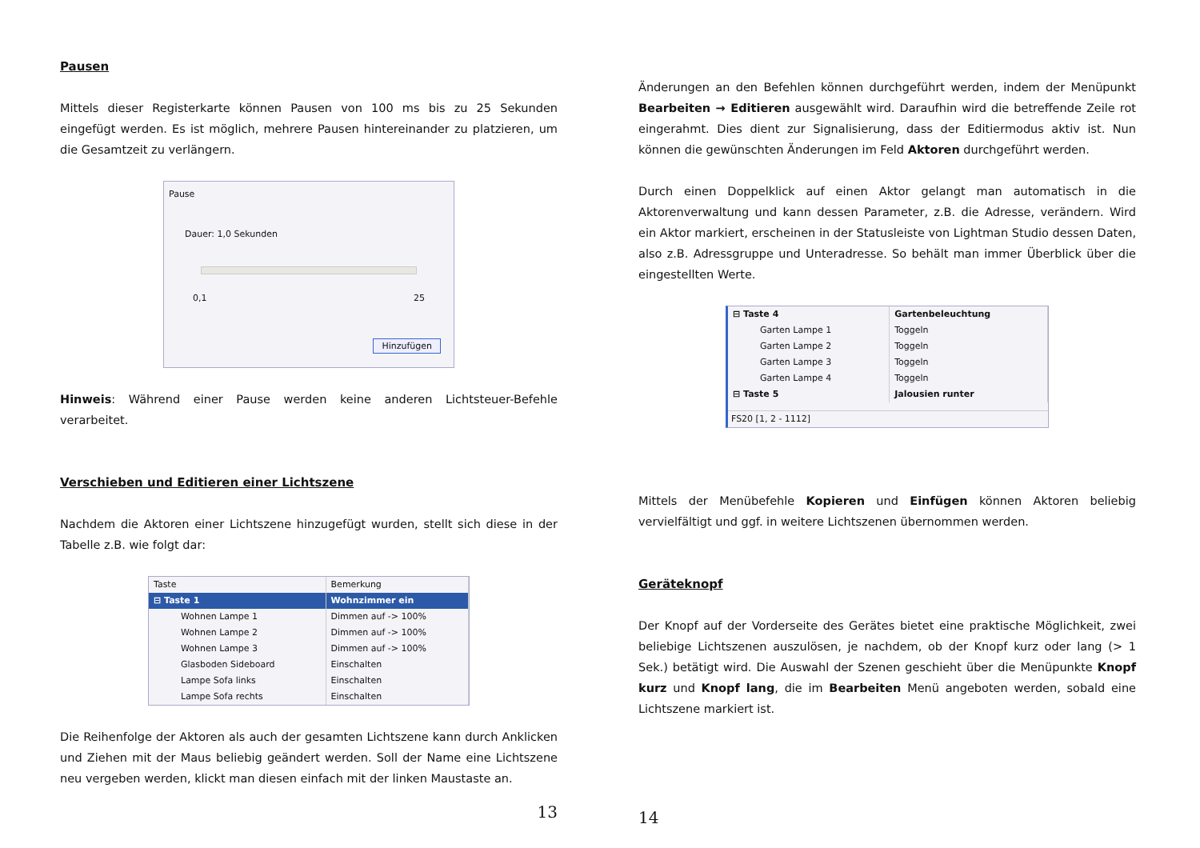Pausen
Mittels dieser Registerkarte können Pausen von 100 ms bis zu 25 Sekunden eingefügt werden. Es ist möglich, mehrere Pausen hintereinander zu platzieren, um die Gesamtzeit zu verlängern.
Pause
Dauer: 1,0 Sekunden
0,1 25
Hinzufügen
Hinweis: Während einer Pause werden keine anderen Lichtsteuer-Befehle verarbeitet.
Verschieben und Editieren einer Lichtszene
Nachdem die Aktoren einer Lichtszene hinzugefügt wurden, stellt sich diese in der Tabelle z.B. wie folgt dar:
| Taste | Bemerkung |
| --- | --- |
| ⊟ Taste 1 | Wohnzimmer ein |
| Wohnen Lampe 1 | Dimmen auf -> 100% |
| Wohnen Lampe 2 | Dimmen auf -> 100% |
| Wohnen Lampe 3 | Dimmen auf -> 100% |
| Glasboden Sideboard | Einschalten |
| Lampe Sofa links | Einschalten |
| Lampe Sofa rechts | Einschalten |
Die Reihenfolge der Aktoren als auch der gesamten Lichtszene kann durch Anklicken und Ziehen mit der Maus beliebig geändert werden. Soll der Name eine Lichtszene neu vergeben werden, klickt man diesen einfach mit der linken Maustaste an.
13
Änderungen an den Befehlen können durchgeführt werden, indem der Menüpunkt Bearbeiten → Editieren ausgewählt wird. Daraufhin wird die betreffende Zeile rot eingerahmt. Dies dient zur Signalisierung, dass der Editiermodus aktiv ist. Nun können die gewünschten Änderungen im Feld Aktoren durchgeführt werden.
Durch einen Doppelklick auf einen Aktor gelangt man automatisch in die Aktorenverwaltung und kann dessen Parameter, z.B. die Adresse, verändern. Wird ein Aktor markiert, erscheinen in der Statusleiste von Lightman Studio dessen Daten, also z.B. Adressgruppe und Unteradresse. So behält man immer Überblick über die eingestellten Werte.
| ⊟ Taste 4 | Gartenbeleuchtung |
| Garten Lampe 1 | Toggeln |
| Garten Lampe 2 | Toggeln |
| Garten Lampe 3 | Toggeln |
| Garten Lampe 4 | Toggeln |
| ⊟ Taste 5 | Jalousien runter |
FS20 [1, 2 - 1112]
Mittels der Menübefehle Kopieren und Einfügen können Aktoren beliebig vervielfältigt und ggf. in weitere Lichtszenen übernommen werden.
Geräteknopf
Der Knopf auf der Vorderseite des Gerätes bietet eine praktische Möglichkeit, zwei beliebige Lichtszenen auszulösen, je nachdem, ob der Knopf kurz oder lang (> 1 Sek.) betätigt wird. Die Auswahl der Szenen geschieht über die Menüpunkte Knopf kurz und Knopf lang, die im Bearbeiten Menü angeboten werden, sobald eine Lichtszene markiert ist.
14